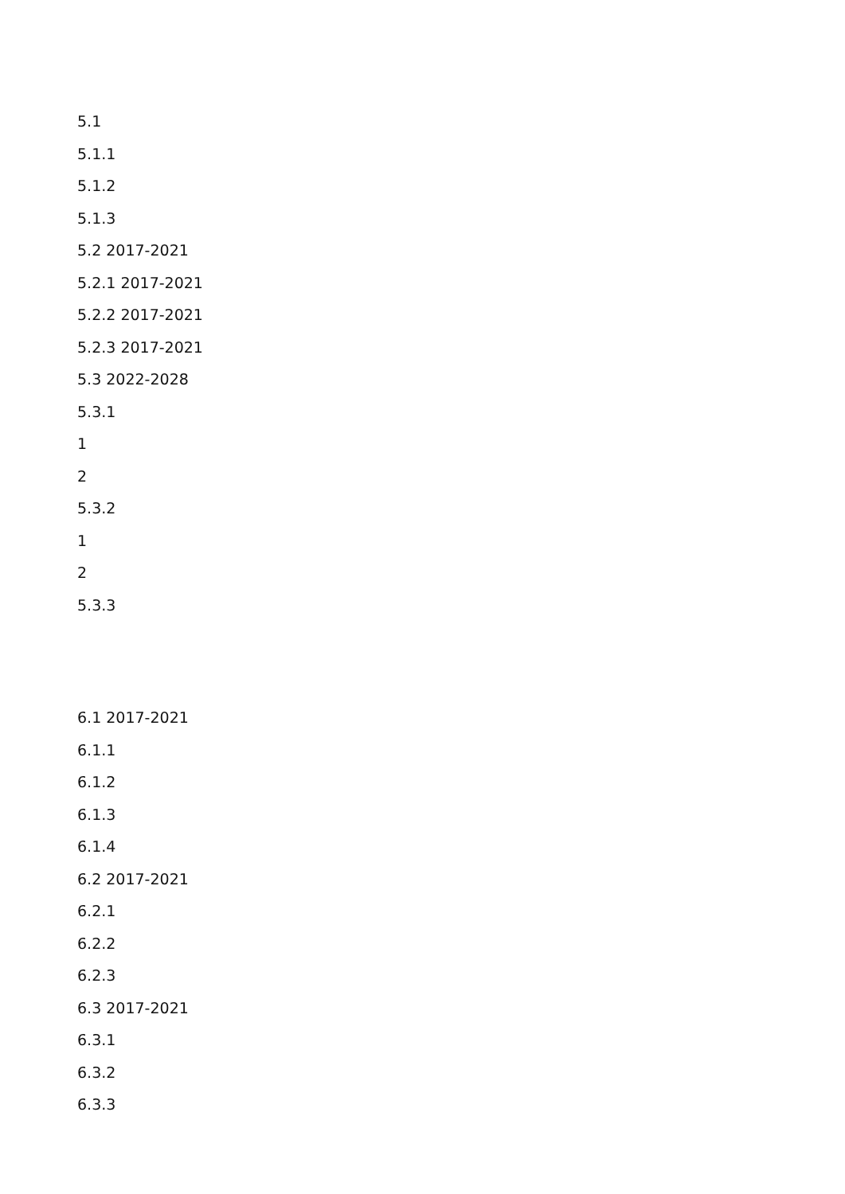5.1
5.1.1
5.1.2
5.1.3
5.2 2017-2021
5.2.1 2017-2021
5.2.2 2017-2021
5.2.3 2017-2021
5.3 2022-2028
5.3.1
1
2
5.3.2
1
2
5.3.3
6.1 2017-2021
6.1.1
6.1.2
6.1.3
6.1.4
6.2 2017-2021
6.2.1
6.2.2
6.2.3
6.3 2017-2021
6.3.1
6.3.2
6.3.3